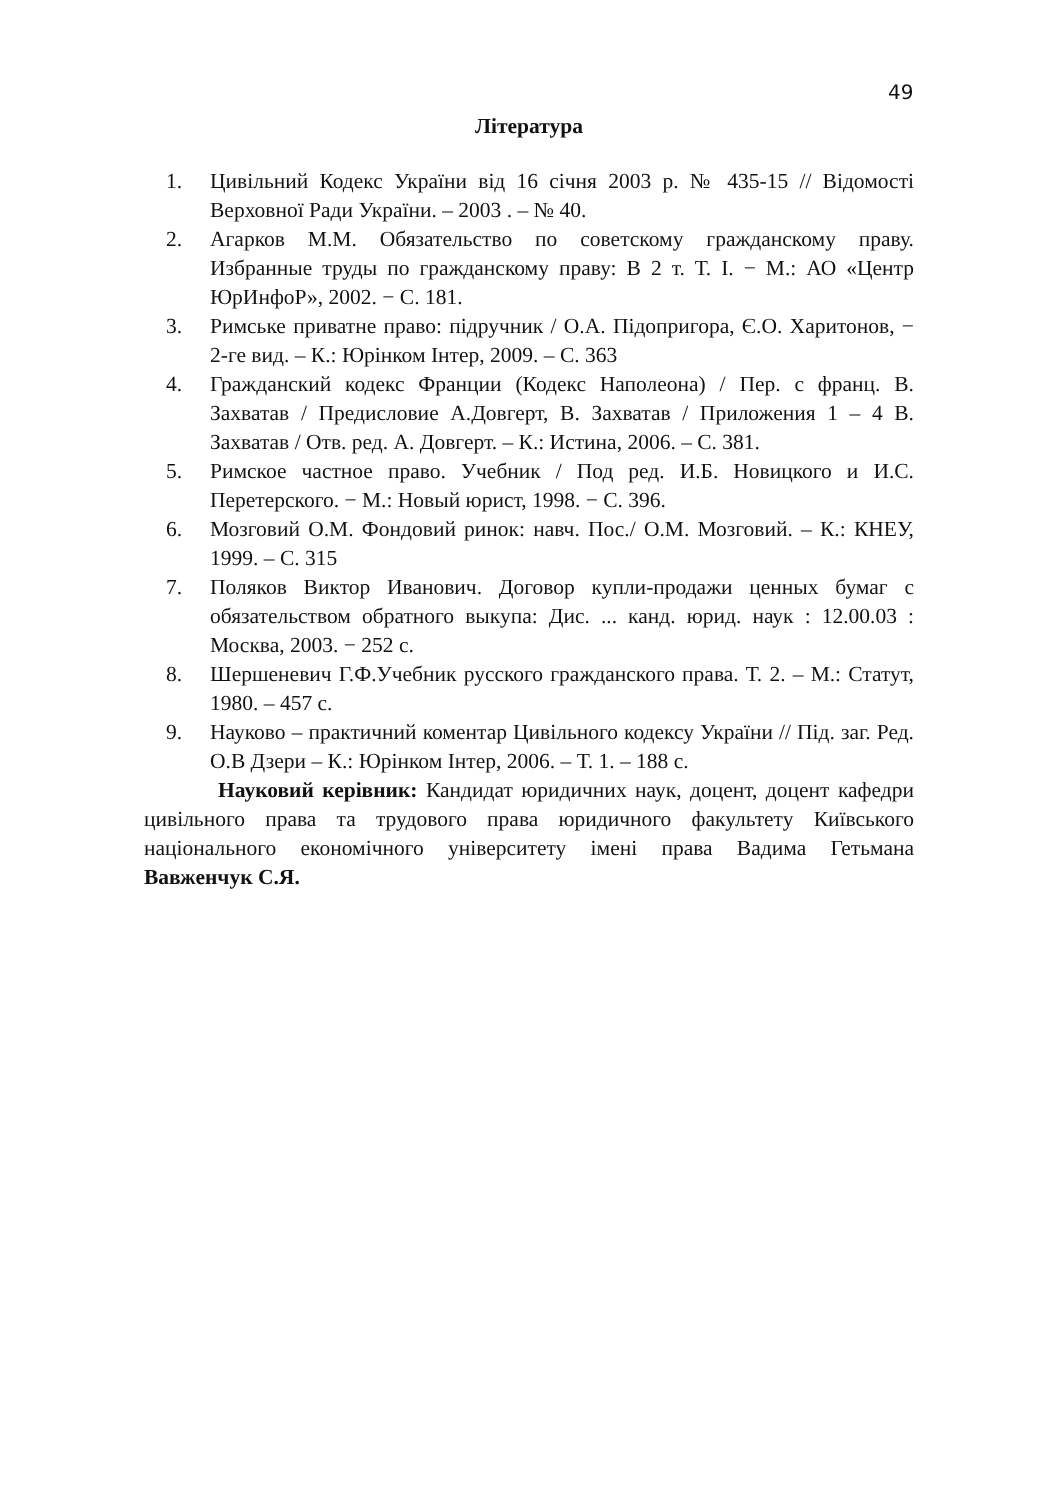49
Література
1. Цивільний Кодекс України від 16 січня 2003 р. № 435-15 // Відомості Верховної Ради України. – 2003 . – № 40.
2. Агарков М.М. Обязательство по советскому гражданскому праву. Избранные труды по гражданскому праву: В 2 т. Т. I. − М.: АО «Центр ЮрИнфоР», 2002. − С. 181.
3. Римське приватне право: підручник / О.А. Підопригора, Є.О. Харитонов, − 2-ге вид. – К.: Юрінком Інтер, 2009. – С. 363
4. Гражданский кодекс Франции (Кодекс Наполеона) / Пер. с франц. В. Захватав / Предисловие А.Довгерт, В. Захватав / Приложения 1 – 4 В. Захватав / Отв. ред. А. Довгерт. – К.: Истина, 2006. – С. 381.
5. Римское частное право. Учебник / Под ред. И.Б. Новицкого и И.С. Перетерского. − М.: Новый юрист, 1998. − С. 396.
6. Мозговий О.М. Фондовий ринок: навч. Пос./ О.М. Мозговий. – К.: КНЕУ, 1999. – С. 315
7. Поляков Виктор Иванович. Договор купли-продажи ценных бумаг с обязательством обратного выкупа: Дис. ... канд. юрид. наук : 12.00.03 : Москва, 2003. − 252 c.
8. Шершеневич Г.Ф.Учебник русского гражданского права. Т. 2. – М.: Статут, 1980. – 457 с.
9. Науково – практичний коментар Цивільного кодексу України // Під. заг. Ред. О.В Дзери – К.: Юрінком Інтер, 2006. – Т. 1. – 188 с.
Науковий керівник: Кандидат юридичних наук, доцент, доцент кафедри цивільного права та трудового права юридичного факультету Київського національного економічного університету імені права Вадима Гетьмана Вавженчук С.Я.